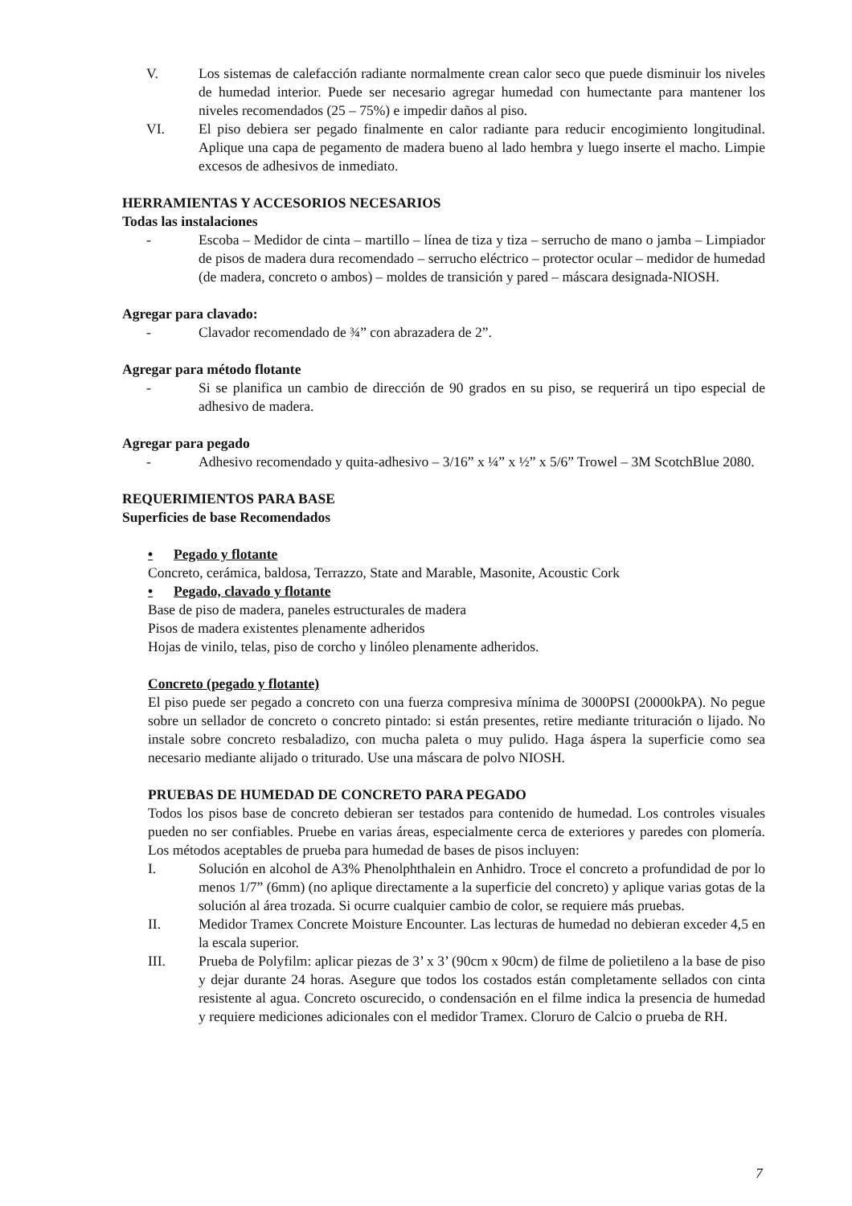V. Los sistemas de calefacción radiante normalmente crean calor seco que puede disminuir los niveles de humedad interior. Puede ser necesario agregar humedad con humectante para mantener los niveles recomendados (25 – 75%) e impedir daños al piso.
VI. El piso debiera ser pegado finalmente en calor radiante para reducir encogimiento longitudinal. Aplique una capa de pegamento de madera bueno al lado hembra y luego inserte el macho. Limpie excesos de adhesivos de inmediato.
HERRAMIENTAS Y ACCESORIOS NECESARIOS
Todas las instalaciones
- Escoba – Medidor de cinta – martillo – línea de tiza y tiza – serrucho de mano o jamba – Limpiador de pisos de madera dura recomendado – serrucho eléctrico – protector ocular – medidor de humedad (de madera, concreto o ambos) – moldes de transición y pared – máscara designada-NIOSH.
Agregar para clavado:
- Clavador recomendado de ¾” con abrazadera de 2”.
Agregar para método flotante
- Si se planifica un cambio de dirección de 90 grados en su piso, se requerirá un tipo especial de adhesivo de madera.
Agregar para pegado
- Adhesivo recomendado y quita-adhesivo – 3/16” x ¼” x ½” x 5/6” Trowel – 3M ScotchBlue 2080.
REQUERIMIENTOS PARA BASE
Superficies de base Recomendados
• Pegado y flotante
Concreto, cerámica, baldosa, Terrazzo, State and Marable, Masonite, Acoustic Cork
• Pegado, clavado y flotante
Base de piso de madera, paneles estructurales de madera
Pisos de madera existentes plenamente adheridos
Hojas de vinilo, telas, piso de corcho y linóleo plenamente adheridos.
Concreto (pegado y flotante)
El piso puede ser pegado a concreto con una fuerza compresiva mínima de 3000PSI (20000kPA). No pegue sobre un sellador de concreto o concreto pintado: si están presentes, retire mediante trituración o lijado. No instale sobre concreto resbaladizo, con mucha paleta o muy pulido. Haga áspera la superficie como sea necesario mediante alijado o triturado. Use una máscara de polvo NIOSH.
PRUEBAS DE HUMEDAD DE CONCRETO PARA PEGADO
Todos los pisos base de concreto debieran ser testados para contenido de humedad. Los controles visuales pueden no ser confiables. Pruebe en varias áreas, especialmente cerca de exteriores y paredes con plomería. Los métodos aceptables de prueba para humedad de bases de pisos incluyen:
I. Solución en alcohol de A3% Phenolphthalein en Anhidro. Troce el concreto a profundidad de por lo menos 1/7” (6mm) (no aplique directamente a la superficie del concreto) y aplique varias gotas de la solución al área trozada. Si ocurre cualquier cambio de color, se requiere más pruebas.
II. Medidor Tramex Concrete Moisture Encounter. Las lecturas de humedad no debieran exceder 4,5 en la escala superior.
III. Prueba de Polyfilm: aplicar piezas de 3’ x 3’ (90cm x 90cm) de filme de polietileno a la base de piso y dejar durante 24 horas. Asegure que todos los costados están completamente sellados con cinta resistente al agua. Concreto oscurecido, o condensación en el filme indica la presencia de humedad y requiere mediciones adicionales con el medidor Tramex. Cloruro de Calcio o prueba de RH.
7